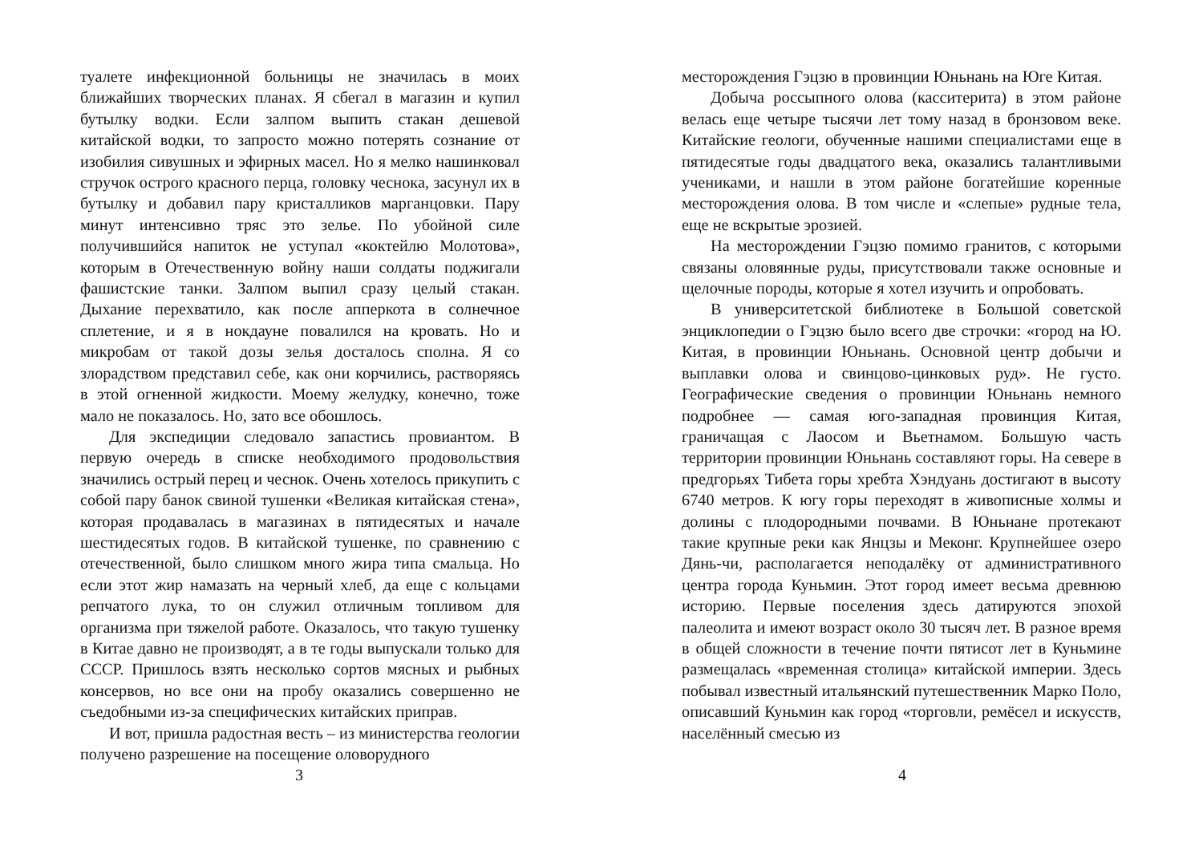туалете инфекционной больницы не значилась в моих ближайших творческих планах. Я сбегал в магазин и купил бутылку водки. Если залпом выпить стакан дешевой китайской водки, то запросто можно потерять сознание от изобилия сивушных и эфирных масел. Но я мелко нашинковал стручок острого красного перца, головку чеснока, засунул их в бутылку и добавил пару кристалликов марганцовки. Пару минут интенсивно тряс это зелье. По убойной силе получившийся напиток не уступал «коктейлю Молотова», которым в Отечественную войну наши солдаты поджигали фашистские танки. Залпом выпил сразу целый стакан. Дыхание перехватило, как после апперкота в солнечное сплетение, и я в нокдауне повалился на кровать. Но и микробам от такой дозы зелья досталось сполна. Я со злорадством представил себе, как они корчились, растворяясь в этой огненной жидкости. Моему желудку, конечно, тоже мало не показалось. Но, зато все обошлось.
Для экспедиции следовало запастись провиантом. В первую очередь в списке необходимого продовольствия значились острый перец и чеснок. Очень хотелось прикупить с собой пару банок свиной тушенки «Великая китайская стена», которая продавалась в магазинах в пятидесятых и начале шестидесятых годов. В китайской тушенке, по сравнению с отечественной, было слишком много жира типа смальца. Но если этот жир намазать на черный хлеб, да еще с кольцами репчатого лука, то он служил отличным топливом для организма при тяжелой работе. Оказалось, что такую тушенку в Китае давно не производят, а в те годы выпускали только для СССР. Пришлось взять несколько сортов мясных и рыбных консервов, но все они на пробу оказались совершенно не съедобными из-за специфических китайских приправ.
И вот, пришла радостная весть – из министерства геологии получено разрешение на посещение оловорудного
3
месторождения Гэцзю в провинции Юньнань на Юге Китая.
Добыча россыпного олова (касситерита) в этом районе велась еще четыре тысячи лет тому назад в бронзовом веке. Китайские геологи, обученные нашими специалистами еще в пятидесятые годы двадцатого века, оказались талантливыми учениками, и нашли в этом районе богатейшие коренные месторождения олова. В том числе и «слепые» рудные тела, еще не вскрытые эрозией.
На месторождении Гэцзю помимо гранитов, с которыми связаны оловянные руды, присутствовали также основные и щелочные породы, которые я хотел изучить и опробовать.
В университетской библиотеке в Большой советской энциклопедии о Гэцзю было всего две строчки: «город на Ю. Китая, в провинции Юньнань. Основной центр добычи и выплавки олова и свинцово-цинковых руд». Не густо. Географические сведения о провинции Юньнань немного подробнее — самая юго-западная провинция Китая, граничащая с Лаосом и Вьетнамом. Большую часть территории провинции Юньнань составляют горы. На севере в предгорьях Тибета горы хребта Хэндуань достигают в высоту 6740 метров. К югу горы переходят в живописные холмы и долины с плодородными почвами. В Юньнане протекают такие крупные реки как Янцзы и Меконг. Крупнейшее озеро Дянь-чи, располагается неподалёку от административного центра города Куньмин. Этот город имеет весьма древнюю историю. Первые поселения здесь датируются эпохой палеолита и имеют возраст около 30 тысяч лет. В разное время в общей сложности в течение почти пятисот лет в Куньмине размещалась «временная столица» китайской империи. Здесь побывал известный итальянский путешественник Марко Поло, описавший Куньмин как город «торговли, ремёсел и искусств, населённый смесью из
4